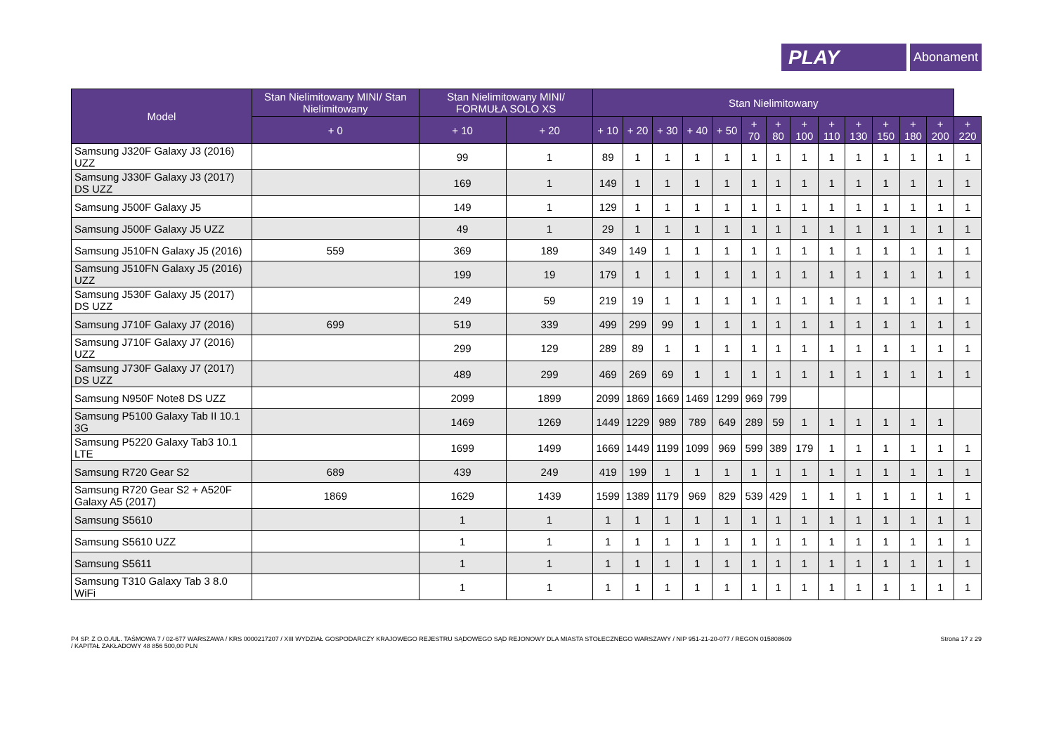PLAY
Abonament
| Model | Stan Nielimitowany MINI/ Stan Nielimitowany | Stan Nielimitowany MINI/ FORMUŁA SOLO XS | | Stan Nielimitowany | | | | | | | | | | | | | |
| --- | --- | --- | --- | --- | --- | --- | --- | --- | --- | --- | --- | --- | --- | --- | --- | --- | --- |
| | + 0 | + 10 | + 20 | + 10 | + 20 | + 30 | + 40 | + 50 | + 70 | + 80 | + 100 | + 110 | + 130 | + 150 | + 180 | + 200 | + 220 |
| Samsung J320F Galaxy J3 (2016) UZZ | | 99 | 1 | 89 | 1 | 1 | 1 | 1 | 1 | 1 | 1 | 1 | 1 | 1 | 1 | 1 | 1 |
| Samsung J330F Galaxy J3 (2017) DS UZZ | | 169 | 1 | 149 | 1 | 1 | 1 | 1 | 1 | 1 | 1 | 1 | 1 | 1 | 1 | 1 | 1 |
| Samsung J500F Galaxy J5 | | 149 | 1 | 129 | 1 | 1 | 1 | 1 | 1 | 1 | 1 | 1 | 1 | 1 | 1 | 1 | 1 |
| Samsung J500F Galaxy J5 UZZ | | 49 | 1 | 29 | 1 | 1 | 1 | 1 | 1 | 1 | 1 | 1 | 1 | 1 | 1 | 1 | 1 |
| Samsung J510FN Galaxy J5 (2016) | 559 | 369 | 189 | 349 | 149 | 1 | 1 | 1 | 1 | 1 | 1 | 1 | 1 | 1 | 1 | 1 | 1 |
| Samsung J510FN Galaxy J5 (2016) UZZ | | 199 | 19 | 179 | 1 | 1 | 1 | 1 | 1 | 1 | 1 | 1 | 1 | 1 | 1 | 1 | 1 |
| Samsung J530F Galaxy J5 (2017) DS UZZ | | 249 | 59 | 219 | 19 | 1 | 1 | 1 | 1 | 1 | 1 | 1 | 1 | 1 | 1 | 1 | 1 |
| Samsung J710F Galaxy J7 (2016) | 699 | 519 | 339 | 499 | 299 | 99 | 1 | 1 | 1 | 1 | 1 | 1 | 1 | 1 | 1 | 1 | 1 |
| Samsung J710F Galaxy J7 (2016) UZZ | | 299 | 129 | 289 | 89 | 1 | 1 | 1 | 1 | 1 | 1 | 1 | 1 | 1 | 1 | 1 | 1 |
| Samsung J730F Galaxy J7 (2017) DS UZZ | | 489 | 299 | 469 | 269 | 69 | 1 | 1 | 1 | 1 | 1 | 1 | 1 | 1 | 1 | 1 | 1 |
| Samsung N950F Note8 DS UZZ | | 2099 | 1899 | 2099 | 1869 | 1669 | 1469 | 1299 | 969 | 799 | | | | | | | |
| Samsung P5100 Galaxy Tab II 10.1 3G | | 1469 | 1269 | 1449 | 1229 | 989 | 789 | 649 | 289 | 59 | 1 | 1 | 1 | 1 | 1 | 1 | |
| Samsung P5220 Galaxy Tab3 10.1 LTE | | 1699 | 1499 | 1669 | 1449 | 1199 | 1099 | 969 | 599 | 389 | 179 | 1 | 1 | 1 | 1 | 1 | 1 |
| Samsung R720 Gear S2 | 689 | 439 | 249 | 419 | 199 | 1 | 1 | 1 | 1 | 1 | 1 | 1 | 1 | 1 | 1 | 1 | 1 |
| Samsung R720 Gear S2 + A520F Galaxy A5 (2017) | 1869 | 1629 | 1439 | 1599 | 1389 | 1179 | 969 | 829 | 539 | 429 | 1 | 1 | 1 | 1 | 1 | 1 | 1 |
| Samsung S5610 | | 1 | 1 | 1 | 1 | 1 | 1 | 1 | 1 | 1 | 1 | 1 | 1 | 1 | 1 | 1 | 1 |
| Samsung S5610 UZZ | | 1 | 1 | 1 | 1 | 1 | 1 | 1 | 1 | 1 | 1 | 1 | 1 | 1 | 1 | 1 | 1 |
| Samsung S5611 | | 1 | 1 | 1 | 1 | 1 | 1 | 1 | 1 | 1 | 1 | 1 | 1 | 1 | 1 | 1 | 1 |
| Samsung T310 Galaxy Tab 3 8.0 WiFi | | 1 | 1 | 1 | 1 | 1 | 1 | 1 | 1 | 1 | 1 | 1 | 1 | 1 | 1 | 1 | 1 |
P4 SP. Z O.O./UL. TAŚMOWA 7 / 02-677 WARSZAWA / KRS 0000217207 / XIII WYDZIAŁ GOSPODARCZY KRAJOWEGO REJESTRU SĄDOWEGO SĄD REJONOWY DLA MIASTA STOŁECZNEGO WARSZAWY / NIP 951-21-20-077 / REGON 015808609
/ KAPITAŁ ZAKŁADOWY 48 856 500,00 PLN
Strona 17 z 29